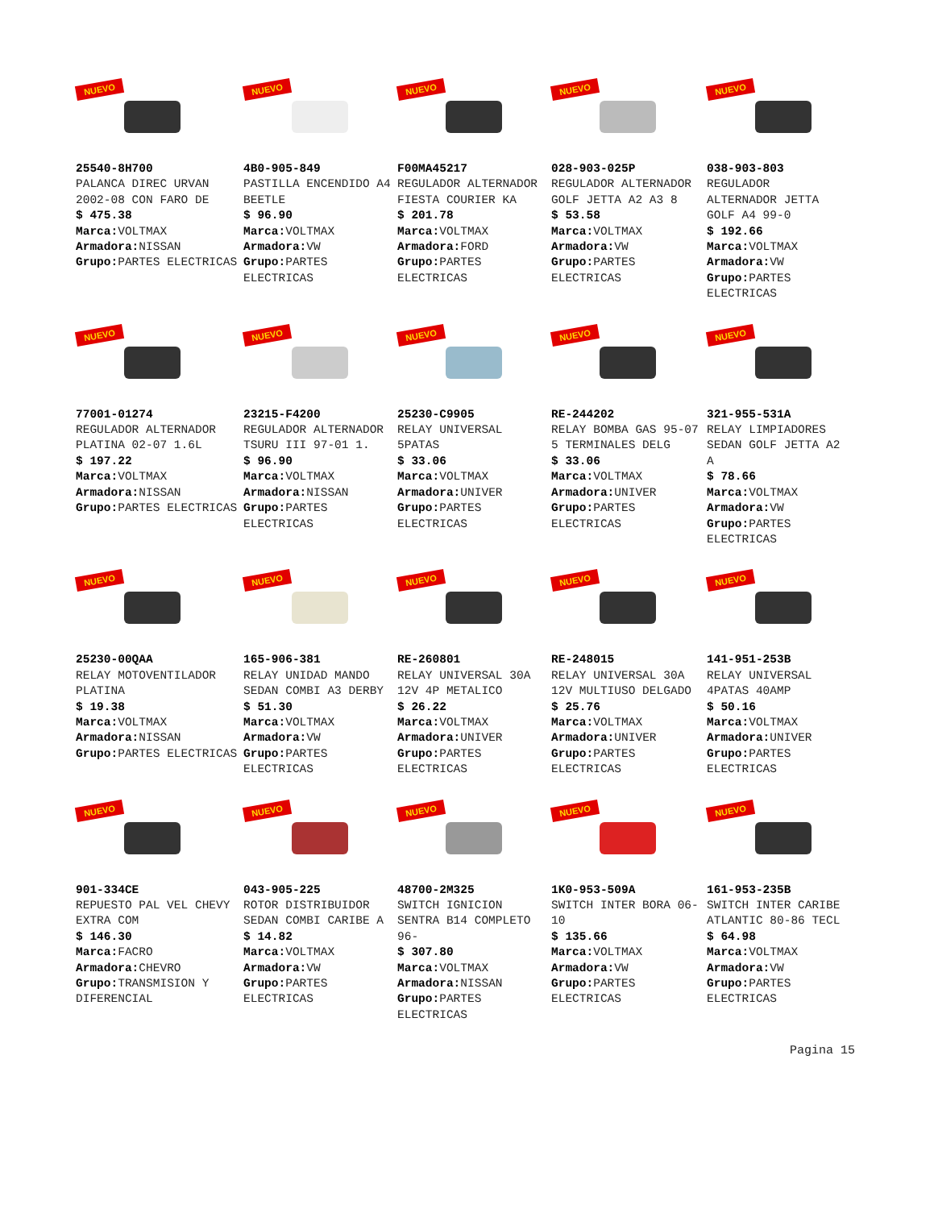NUEVO
25540-8H700
PALANCA DIREC URVAN 2002-08 CON FARO DE
$ 475.38
Marca: VOLTMAX
Armadora: NISSAN
Grupo: PARTES ELECTRICAS
NUEVO
4B0-905-849
PASTILLA ENCENDIDO A4 BEETLE
$ 96.90
Marca: VOLTMAX
Armadora: VW
Grupo: PARTES ELECTRICAS
NUEVO
F00MA45217
REGULADOR ALTERNADOR FIESTA COURIER KA
$ 201.78
Marca: VOLTMAX
Armadora: FORD
Grupo: PARTES ELECTRICAS
NUEVO
028-903-025P
REGULADOR ALTERNADOR GOLF JETTA A2 A3 8
$ 53.58
Marca: VOLTMAX
Armadora: VW
Grupo: PARTES ELECTRICAS
NUEVO
038-903-803
REGULADOR ALTERNADOR JETTA GOLF A4 99-0
$ 192.66
Marca: VOLTMAX
Armadora: VW
Grupo: PARTES ELECTRICAS
NUEVO
77001-01274
REGULADOR ALTERNADOR PLATINA 02-07 1.6L
$ 197.22
Marca: VOLTMAX
Armadora: NISSAN
Grupo: PARTES ELECTRICAS
NUEVO
23215-F4200
REGULADOR ALTERNADOR TSURU III 97-01 1.
$ 96.90
Marca: VOLTMAX
Armadora: NISSAN
Grupo: PARTES ELECTRICAS
NUEVO
25230-C9905
RELAY UNIVERSAL 5PATAS
$ 33.06
Marca: VOLTMAX
Armadora: UNIVER
Grupo: PARTES ELECTRICAS
NUEVO
RE-244202
RELAY BOMBA GAS 95-07 5 TERMINALES DELG
$ 33.06
Marca: VOLTMAX
Armadora: UNIVER
Grupo: PARTES ELECTRICAS
NUEVO
321-955-531A
RELAY LIMPIADORES SEDAN GOLF JETTA A2 A
$ 78.66
Marca: VOLTMAX
Armadora: VW
Grupo: PARTES ELECTRICAS
NUEVO
25230-00QAA
RELAY MOTOVENTILADOR PLATINA
$ 19.38
Marca: VOLTMAX
Armadora: NISSAN
Grupo: PARTES ELECTRICAS
NUEVO
165-906-381
RELAY UNIDAD MANDO SEDAN COMBI A3 DERBY
$ 51.30
Marca: VOLTMAX
Armadora: VW
Grupo: PARTES ELECTRICAS
NUEVO
RE-260801
RELAY UNIVERSAL 30A 12V 4P METALICO
$ 26.22
Marca: VOLTMAX
Armadora: UNIVER
Grupo: PARTES ELECTRICAS
NUEVO
RE-248015
RELAY UNIVERSAL 30A 12V MULTIUSO DELGADO
$ 25.76
Marca: VOLTMAX
Armadora: UNIVER
Grupo: PARTES ELECTRICAS
NUEVO
141-951-253B
RELAY UNIVERSAL 4PATAS 40AMP
$ 50.16
Marca: VOLTMAX
Armadora: UNIVER
Grupo: PARTES ELECTRICAS
NUEVO
901-334CE
REPUESTO PAL VEL CHEVY EXTRA COM
$ 146.30
Marca: FACRO
Armadora: CHEVRO
Grupo: TRANSMISION Y DIFERENCIAL
NUEVO
043-905-225
ROTOR DISTRIBUIDOR SEDAN COMBI CARIBE A
$ 14.82
Marca: VOLTMAX
Armadora: VW
Grupo: PARTES ELECTRICAS
NUEVO
48700-2M325
SWITCH IGNICION SENTRA B14 COMPLETO 96-
$ 307.80
Marca: VOLTMAX
Armadora: NISSAN
Grupo: PARTES ELECTRICAS
NUEVO
1K0-953-509A
SWITCH INTER BORA 06-10
$ 135.66
Marca: VOLTMAX
Armadora: VW
Grupo: PARTES ELECTRICAS
NUEVO
161-953-235B
SWITCH INTER CARIBE ATLANTIC 80-86 TECL
$ 64.98
Marca: VOLTMAX
Armadora: VW
Grupo: PARTES ELECTRICAS
Pagina 15